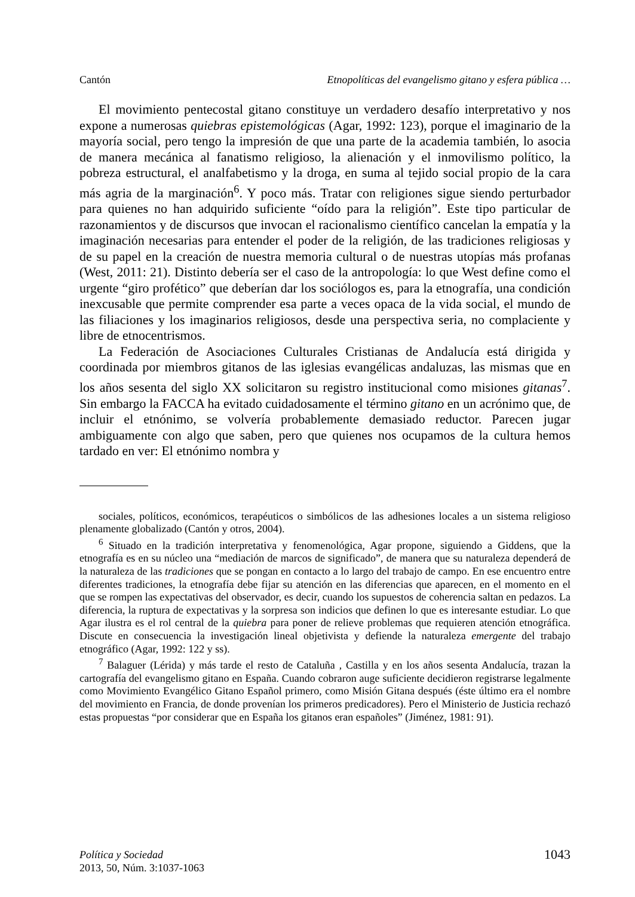Cantón Etnopolíticas del evangelismo gitano y esfera pública …
El movimiento pentecostal gitano constituye un verdadero desafío interpretativo y nos expone a numerosas quiebras epistemológicas (Agar, 1992: 123), porque el imaginario de la mayoría social, pero tengo la impresión de que una parte de la academia también, lo asocia de manera mecánica al fanatismo religioso, la alienación y el inmovilismo político, la pobreza estructural, el analfabetismo y la droga, en suma al tejido social propio de la cara más agria de la marginación<sup>6</sup>. Y poco más. Tratar con religiones sigue siendo perturbador para quienes no han adquirido suficiente “oído para la religión”. Este tipo particular de razonamientos y de discursos que invocan el racionalismo científico cancelan la empatía y la imaginación necesarias para entender el poder de la religión, de las tradiciones religiosas y de su papel en la creación de nuestra memoria cultural o de nuestras utopías más profanas (West, 2011: 21). Distinto debería ser el caso de la antropología: lo que West define como el urgente “giro profético” que deberían dar los sociólogos es, para la etnografía, una condición inexcusable que permite comprender esa parte a veces opaca de la vida social, el mundo de las filiaciones y los imaginarios religiosos, desde una perspectiva seria, no complaciente y libre de etnocentrismos.
La Federación de Asociaciones Culturales Cristianas de Andalucía está dirigida y coordinada por miembros gitanos de las iglesias evangélicas andaluzas, las mismas que en los años sesenta del siglo XX solicitaron su registro institucional como misiones gitanas<sup>7</sup>. Sin embargo la FACCA ha evitado cuidadosamente el término gitano en un acrónimo que, de incluir el etnónimo, se volvería probablemente demasiado reductor. Parecen jugar ambiguamente con algo que saben, pero que quienes nos ocupamos de la cultura hemos tardado en ver: El etnónimo nombra y
sociales, políticos, económicos, terapéuticos o simbólicos de las adhesiones locales a un sistema religioso plenamente globalizado (Cantón y otros, 2004).
<sup>6</sup> Situado en la tradición interpretativa y fenomenológica, Agar propone, siguiendo a Giddens, que la etnografía es en su núcleo una “mediación de marcos de significado”, de manera que su naturaleza dependerá de la naturaleza de las tradiciones que se pongan en contacto a lo largo del trabajo de campo. En ese encuentro entre diferentes tradiciones, la etnografía debe fijar su atención en las diferencias que aparecen, en el momento en el que se rompen las expectativas del observador, es decir, cuando los supuestos de coherencia saltan en pedazos. La diferencia, la ruptura de expectativas y la sorpresa son indicios que definen lo que es interesante estudiar. Lo que Agar ilustra es el rol central de la quiebra para poner de relieve problemas que requieren atención etnográfica. Discute en consecuencia la investigación lineal objetivista y defiende la naturaleza emergente del trabajo etnográfico (Agar, 1992: 122 y ss).
<sup>7</sup> Balaguer (Lérida) y más tarde el resto de Cataluña , Castilla y en los años sesenta Andalucía, trazan la cartografía del evangelismo gitano en España. Cuando cobraron auge suficiente decidieron registrarse legalmente como Movimiento Evangélico Gitano Español primero, como Misión Gitana después (éste último era el nombre del movimiento en Francia, de donde provenían los primeros predicadores). Pero el Ministerio de Justicia rechazó estas propuestas “por considerar que en España los gitanos eran españoles” (Jiménez, 1981: 91).
Política y Sociedad
2013, 50, Núm. 3:1037-1063
1043